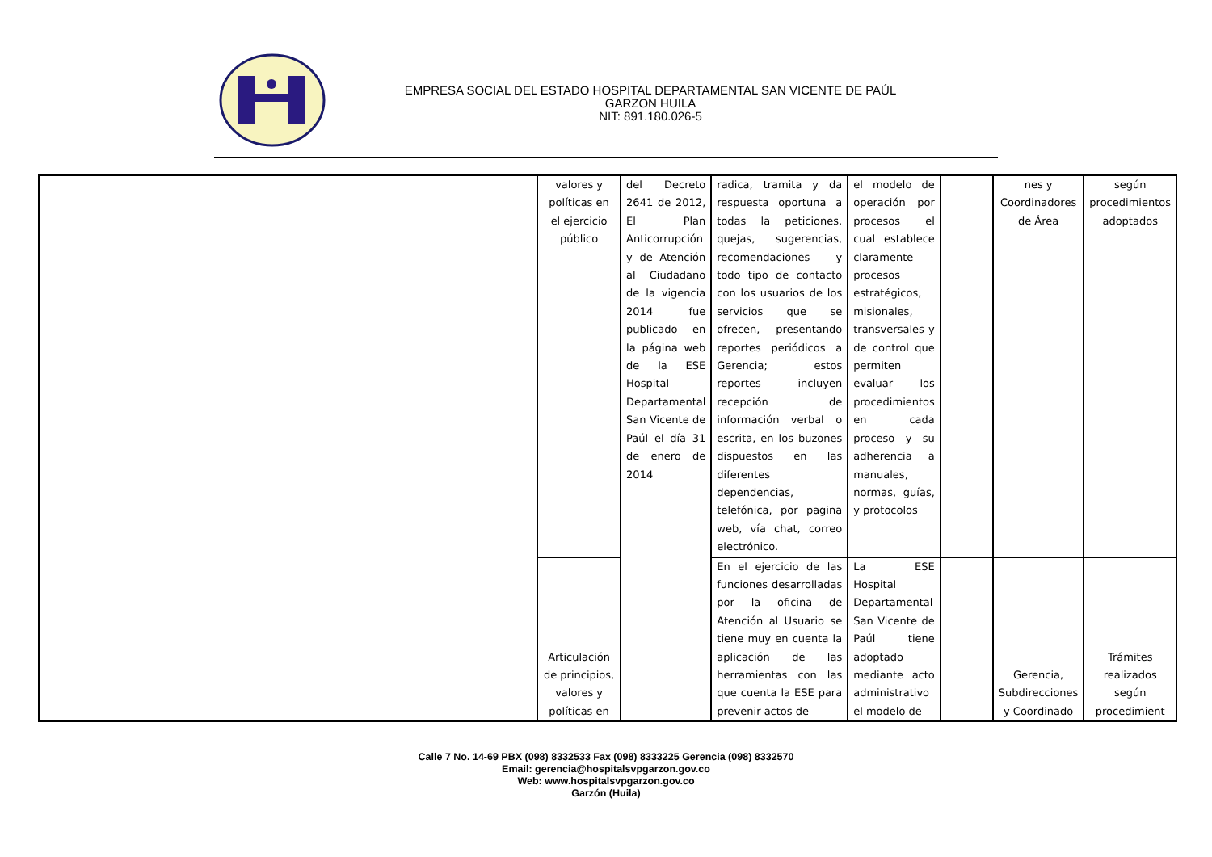EMPRESA SOCIAL DEL ESTADO HOSPITAL DEPARTAMENTAL SAN VICENTE DE PAÚL
GARZON HUILA
NIT: 891.180.026-5
| | valores y políticas en el ejercicio público | del Decreto 2641 de 2012, El Plan Anticorrupción y de Atención al Ciudadano de la vigencia 2014 fue publicado en la página web de la ESE Hospital Departamental San Vicente de Paúl el día 31 de enero de 2014 | radica, tramita y da respuesta oportuna a todas la peticiones, quejas, sugerencias, recomendaciones y todo tipo de contacto con los usuarios de los servicios que se ofrecen, presentando reportes periódicos a Gerencia; estos reportes incluyen recepción de información verbal o escrita, en los buzones dispuestos en las diferentes dependencias, telefónica, por pagina web, vía chat, correo electrónico. | el modelo de operación por procesos el cual establece claramente procesos estratégicos, misionales, transversales y de control que permiten evaluar los procedimientos en cada proceso y su adherencia a manuales, normas, guías, y protocolos | | nes y Coordinadores de Área | según procedimientos adoptados |
| | Articulación de principios, valores y políticas en | | En el ejercicio de las funciones desarrolladas por la oficina de Atención al Usuario se tiene muy en cuenta la aplicación de las herramientas con las que cuenta la ESE para prevenir actos de | La ESE Hospital Departamental San Vicente de Paúl tiene adoptado mediante acto administrativo el modelo de | | Gerencia, Subdirecciones y Coordinado | Trámites realizados según procedimient |
Calle 7 No. 14-69 PBX (098) 8332533 Fax (098) 8333225 Gerencia (098) 8332570
Email: gerencia@hospitalsvpgarzon.gov.co
Web: www.hospitalsvpgarzon.gov.co
Garzón (Huila)